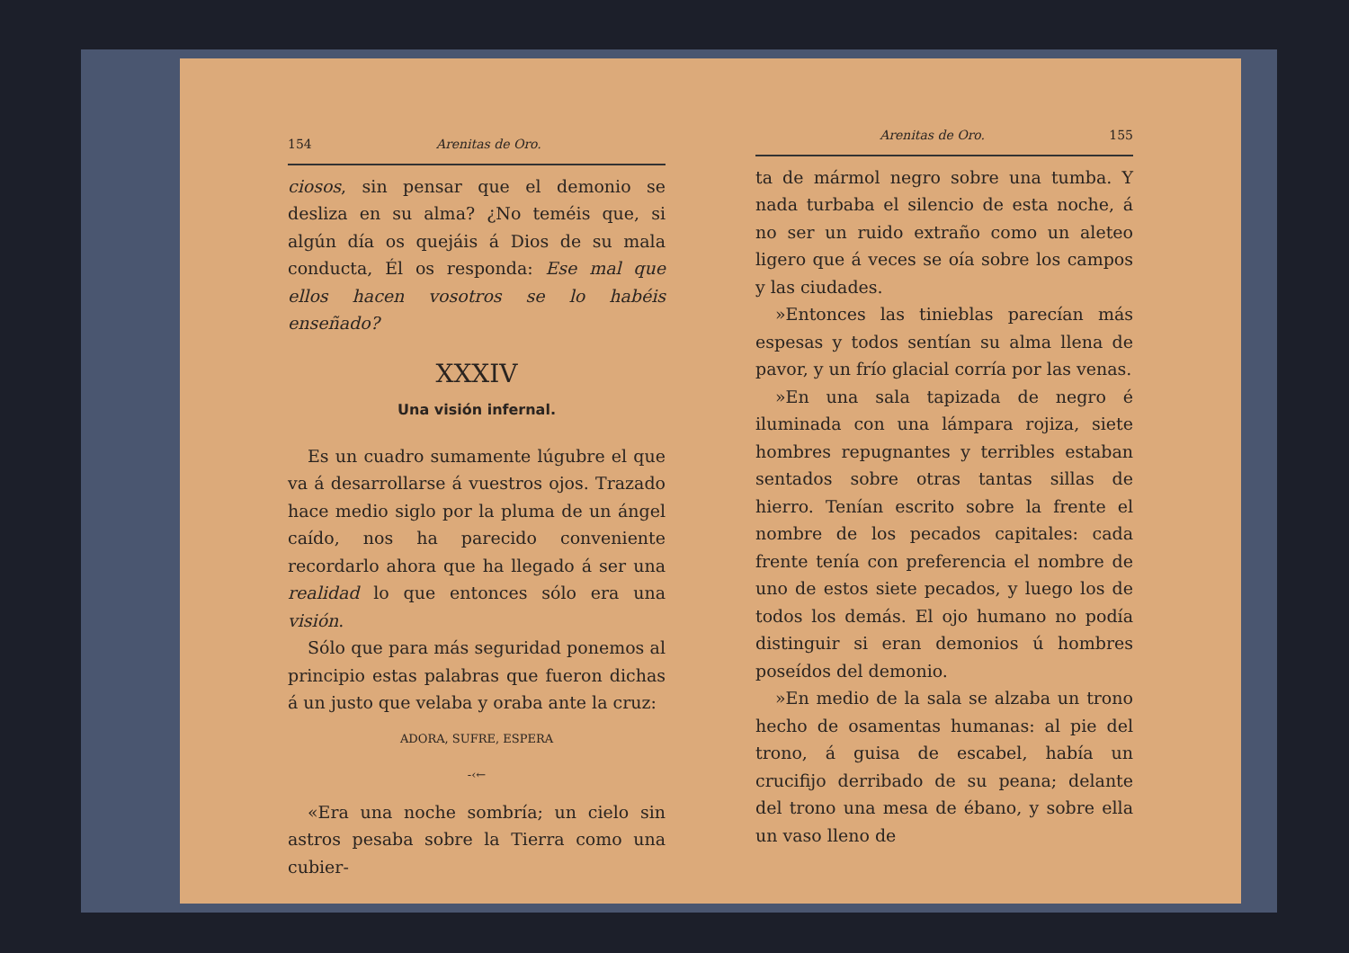154 Arenitas de Oro.
ciosos, sin pensar que el demonio se desliza en su alma? ¿No teméis que, si algún día os quejáis á Dios de su mala conducta, Él os responda: Ese mal que ellos hacen vosotros se lo habéis enseñado?
XXXIV
Una visión infernal.
Es un cuadro sumamente lúgubre el que va á desarrollarse á vuestros ojos. Trazado hace medio siglo por la pluma de un ángel caído, nos ha parecido conveniente recordarlo ahora que ha llegado á ser una realidad lo que entonces sólo era una visión.
Sólo que para más seguridad ponemos al principio estas palabras que fueron dichas á un justo que velaba y oraba ante la cruz:
ADORA, SUFRE, ESPERA
-‹←
«Era una noche sombría; un cielo sin astros pesaba sobre la Tierra como una cubier-
Arenitas de Oro. 155
ta de mármol negro sobre una tumba. Y nada turbaba el silencio de esta noche, á no ser un ruido extraño como un aleteo ligero que á veces se oía sobre los campos y las ciudades.
»Entonces las tinieblas parecían más espesas y todos sentían su alma llena de pavor, y un frío glacial corría por las venas.
»En una sala tapizada de negro é iluminada con una lámpara rojiza, siete hombres repugnantes y terribles estaban sentados sobre otras tantas sillas de hierro. Tenían escrito sobre la frente el nombre de los pecados capitales: cada frente tenía con preferencia el nombre de uno de estos siete pecados, y luego los de todos los demás. El ojo humano no podía distinguir si eran demonios ú hombres poseídos del demonio.
»En medio de la sala se alzaba un trono hecho de osamentas humanas: al pie del trono, á guisa de escabel, había un crucifijo derribado de su peana; delante del trono una mesa de ébano, y sobre ella un vaso lleno de